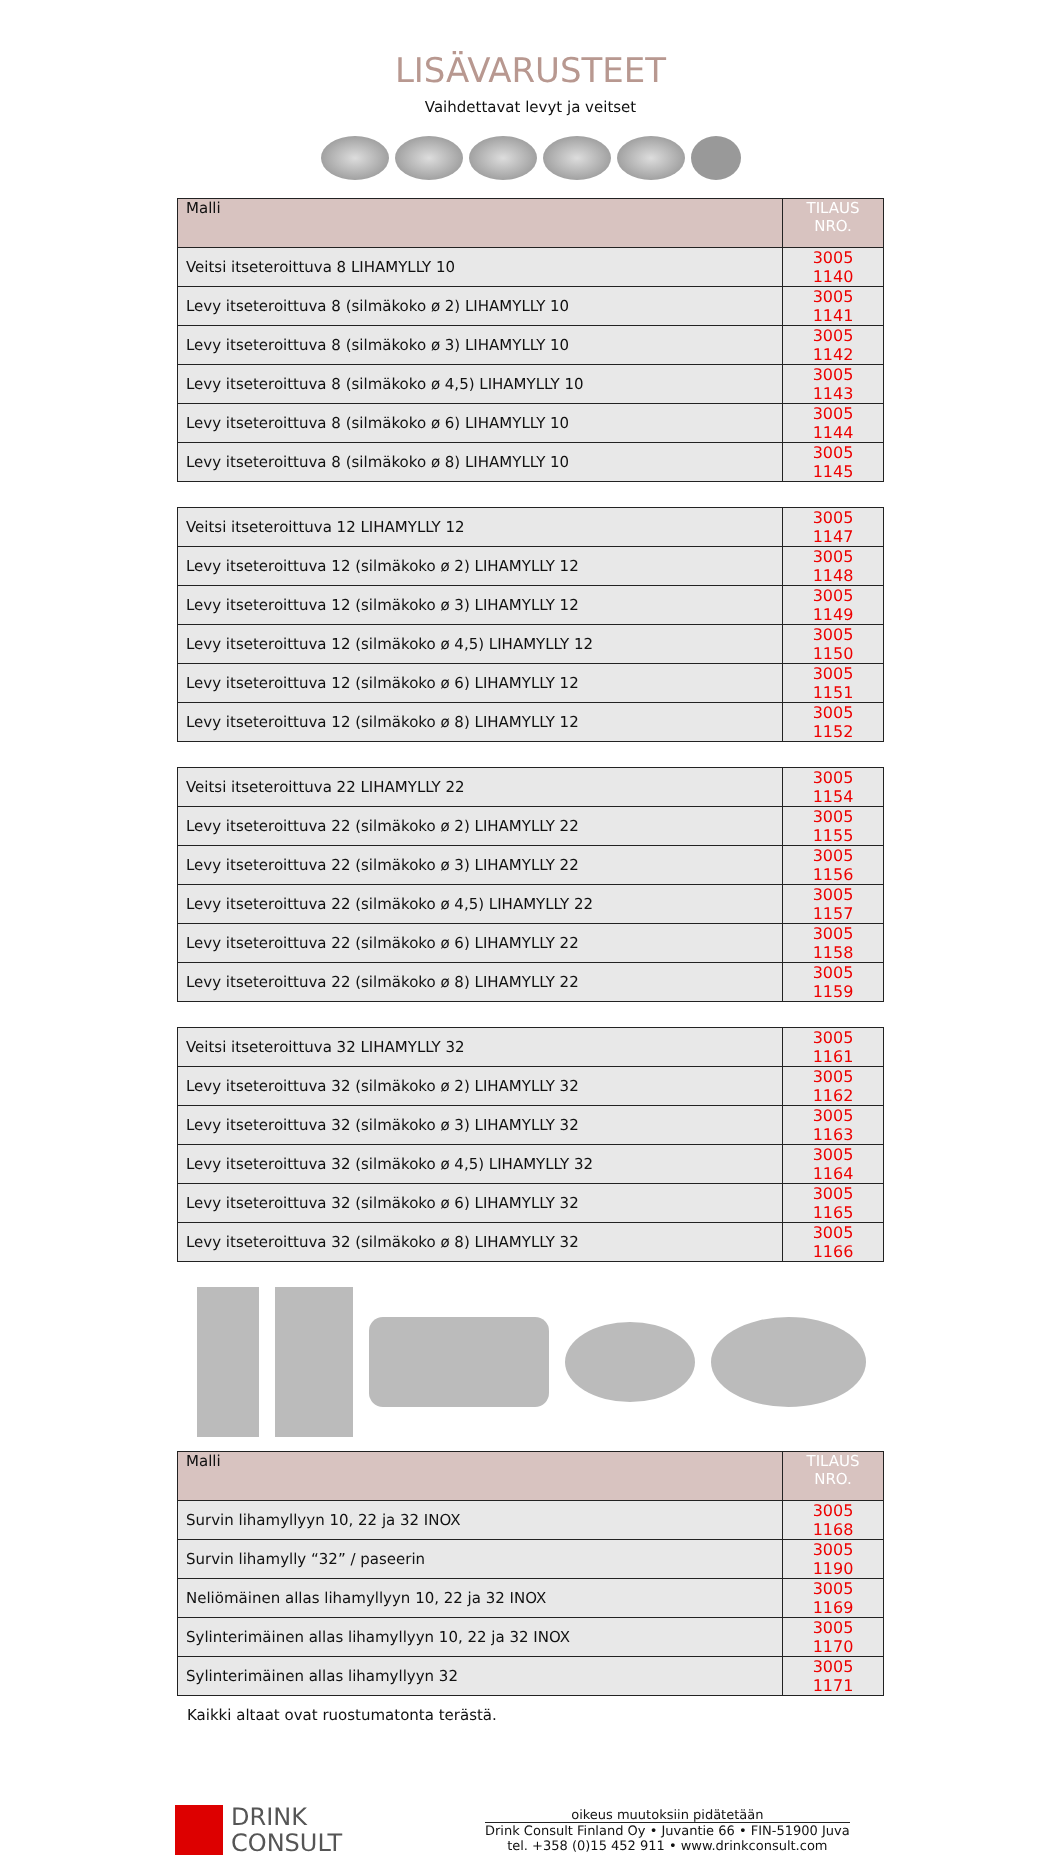LISÄVARUSTEET
Vaihdettavat levyt ja veitset
| Malli | TILAUS NRO. |
| --- | --- |
| Veitsi itseteroittuva 8 LIHAMYLLY 10 | 3005 1140 |
| Levy itseteroittuva 8 (silmäkoko ø 2) LIHAMYLLY 10 | 3005 1141 |
| Levy itseteroittuva 8 (silmäkoko ø 3) LIHAMYLLY 10 | 3005 1142 |
| Levy itseteroittuva 8 (silmäkoko ø 4,5) LIHAMYLLY 10 | 3005 1143 |
| Levy itseteroittuva 8 (silmäkoko ø 6) LIHAMYLLY 10 | 3005 1144 |
| Levy itseteroittuva 8 (silmäkoko ø 8) LIHAMYLLY 10 | 3005 1145 |
| Veitsi itseteroittuva 12 LIHAMYLLY 12 | 3005 1147 |
| Levy itseteroittuva 12 (silmäkoko ø 2) LIHAMYLLY 12 | 3005 1148 |
| Levy itseteroittuva 12 (silmäkoko ø 3) LIHAMYLLY 12 | 3005 1149 |
| Levy itseteroittuva 12 (silmäkoko ø 4,5) LIHAMYLLY 12 | 3005 1150 |
| Levy itseteroittuva 12 (silmäkoko ø 6) LIHAMYLLY 12 | 3005 1151 |
| Levy itseteroittuva 12 (silmäkoko ø 8) LIHAMYLLY 12 | 3005 1152 |
| Veitsi itseteroittuva 22 LIHAMYLLY 22 | 3005 1154 |
| Levy itseteroittuva 22 (silmäkoko ø 2) LIHAMYLLY 22 | 3005 1155 |
| Levy itseteroittuva 22 (silmäkoko ø 3) LIHAMYLLY 22 | 3005 1156 |
| Levy itseteroittuva 22 (silmäkoko ø 4,5) LIHAMYLLY 22 | 3005 1157 |
| Levy itseteroittuva 22 (silmäkoko ø 6) LIHAMYLLY 22 | 3005 1158 |
| Levy itseteroittuva 22 (silmäkoko ø 8) LIHAMYLLY 22 | 3005 1159 |
| Veitsi itseteroittuva 32 LIHAMYLLY 32 | 3005 1161 |
| Levy itseteroittuva 32 (silmäkoko ø 2) LIHAMYLLY 32 | 3005 1162 |
| Levy itseteroittuva 32 (silmäkoko ø 3) LIHAMYLLY 32 | 3005 1163 |
| Levy itseteroittuva 32 (silmäkoko ø 4,5) LIHAMYLLY 32 | 3005 1164 |
| Levy itseteroittuva 32 (silmäkoko ø 6) LIHAMYLLY 32 | 3005 1165 |
| Levy itseteroittuva 32 (silmäkoko ø 8) LIHAMYLLY 32 | 3005 1166 |
| Malli | TILAUS NRO. |
| --- | --- |
| Survin lihamyllyyn 10, 22 ja 32 INOX | 3005 1168 |
| Survin lihamylly “32” / paseerin | 3005 1190 |
| Neliömäinen allas lihamyllyyn 10, 22 ja 32 INOX | 3005 1169 |
| Sylinterimäinen allas lihamyllyyn 10, 22 ja 32 INOX | 3005 1170 |
| Sylinterimäinen allas lihamyllyyn 32 | 3005 1171 |
Kaikki altaat ovat ruostumatonta terästä.
DRINK
CONSULT
oikeus muutoksiin pidätetään
Drink Consult Finland Oy • Juvantie 66 • FIN-51900 Juva
tel. +358 (0)15 452 911 • www.drinkconsult.com